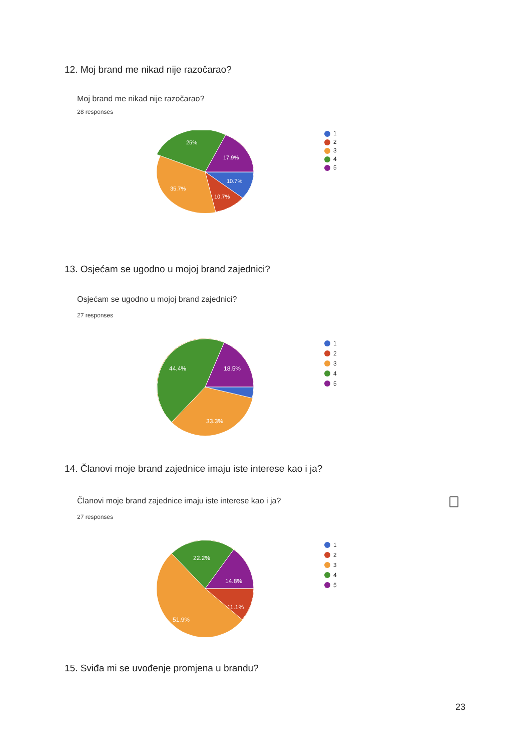12. Moj brand me nikad nije razočarao?
Moj brand me nikad nije razočarao?
28 responses
25%
17.9%
10.7%
10.7%
35.7%
1
2
3
4
5
13. Osjećam se ugodno u mojoj brand zajednici?
Osjećam se ugodno u mojoj brand zajednici?
27 responses
44.4%
18.5%
33.3%
1
2
3
4
5
14. Članovi moje brand zajednice imaju iste interese kao i ja?
Članovi moje brand zajednice imaju iste interese kao i ja?
27 responses
22.2%
14.8%
11.1%
51.9%
1
2
3
4
5
15. Sviđa mi se uvođenje promjena u brandu?
23